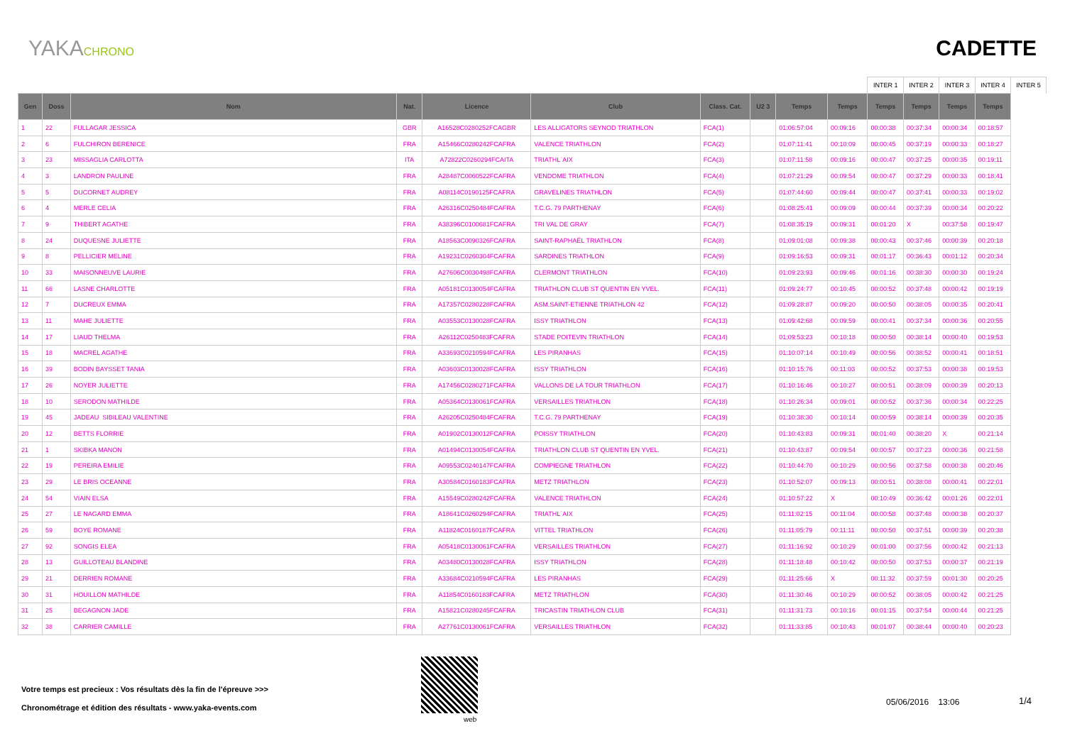YAKACHRONO
CADETTE
| | | | | | | | | | | INTER 1 | INTER 2 | INTER 3 | INTER 4 | INTER 5 |
| Gen | Doss | Nom | Nat. | Licence | Club | Class. Cat. | U2 3 | Temps | Temps | Temps | Temps | Temps | Temps | |
| 1 | 22 | FULLAGAR JESSICA | GBR | A16528C0280252FCAGBR | LES ALLIGATORS SEYNOD TRIATHLON | FCA(1) | | 01:06:57:04 | 00:09:16 | 00:00:38 | 00:37:34 | 00:00:34 | 00:18:57 | |
| 2 | 6 | FULCHIRON BERENICE | FRA | A15466C0280242FCAFRA | VALENCE TRIATHLON | FCA(2) | | 01:07:11:41 | 00:10:09 | 00:00:45 | 00:37:19 | 00:00:33 | 00:18:27 | |
| 3 | 23 | MISSAGLIA CARLOTTA | ITA | A72822C0260294FCAITA | TRIATHL`AIX | FCA(3) | | 01:07:11:58 | 00:09:16 | 00:00:47 | 00:37:25 | 00:00:35 | 00:19:11 | |
| 4 | 3 | LANDRON PAULINE | FRA | A28487C0060522FCAFRA | VENDOME TRIATHLON | FCA(4) | | 01:07:21:29 | 00:09:54 | 00:00:47 | 00:37:29 | 00:00:33 | 00:18:41 | |
| 5 | 5 | DUCORNET AUDREY | FRA | A08114C0190125FCAFRA | GRAVELINES TRIATHLON | FCA(5) | | 01:07:44:60 | 00:09:44 | 00:00:47 | 00:37:41 | 00:00:33 | 00:19:02 | |
| 6 | 4 | MERLE CELIA | FRA | A26316C0250484FCAFRA | T.C.G. 79 PARTHENAY | FCA(6) | | 01:08:25:41 | 00:09:09 | 00:00:44 | 00:37:39 | 00:00:34 | 00:20:22 | |
| 7 | 9 | THIBERT AGATHE | FRA | A38396C0100681FCAFRA | TRI VAL DE GRAY | FCA(7) | | 01:08:35:19 | 00:09:31 | 00:01:20 | X | 00:37:58 | 00:19:47 | |
| 8 | 24 | DUQUESNE JULIETTE | FRA | A18563C0090326FCAFRA | SAINT-RAPHAËL TRIATHLON | FCA(8) | | 01:09:01:08 | 00:09:38 | 00:00:43 | 00:37:46 | 00:00:39 | 00:20:18 | |
| 9 | 8 | PELLICIER MELINE | FRA | A19231C0260304FCAFRA | SARDINES TRIATHLON | FCA(9) | | 01:09:16:53 | 00:09:31 | 00:01:17 | 00:36:43 | 00:01:12 | 00:20:34 | |
| 10 | 33 | MAISONNEUVE LAURIE | FRA | A27606C0030498FCAFRA | CLERMONT TRIATHLON | FCA(10) | | 01:09:23:93 | 00:09:46 | 00:01:16 | 00:38:30 | 00:00:30 | 00:19:24 | |
| 11 | 66 | LASNE CHARLOTTE | FRA | A05181C0130054FCAFRA | TRIATHLON CLUB ST QUENTIN EN YVEL. | FCA(11) | | 01:09:24:77 | 00:10:45 | 00:00:52 | 00:37:48 | 00:00:42 | 00:19:19 | |
| 12 | 7 | DUCREUX EMMA | FRA | A17357C0280228FCAFRA | ASM.SAINT-ETIENNE TRIATHLON 42 | FCA(12) | | 01:09:28:87 | 00:09:20 | 00:00:50 | 00:38:05 | 00:00:35 | 00:20:41 | |
| 13 | 11 | MAHE JULIETTE | FRA | A03553C0130028FCAFRA | ISSY TRIATHLON | FCA(13) | | 01:09:42:68 | 00:09:59 | 00:00:41 | 00:37:34 | 00:00:36 | 00:20:55 | |
| 14 | 17 | LIAUD THELMA | FRA | A26112C0250483FCAFRA | STADE POITEVIN TRIATHLON | FCA(14) | | 01:09:53:23 | 00:10:18 | 00:00:50 | 00:38:14 | 00:00:40 | 00:19:53 | |
| 15 | 18 | MACREL AGATHE | FRA | A33693C0210594FCAFRA | LES PIRANHAS | FCA(15) | | 01:10:07:14 | 00:10:49 | 00:00:56 | 00:38:52 | 00:00:41 | 00:18:51 | |
| 16 | 39 | BODIN BAYSSET TANIA | FRA | A03603C0130028FCAFRA | ISSY TRIATHLON | FCA(16) | | 01:10:15:76 | 00:11:03 | 00:00:52 | 00:37:53 | 00:00:38 | 00:19:53 | |
| 17 | 26 | NOYER JULIETTE | FRA | A17456C0280271FCAFRA | VALLONS DE LA TOUR TRIATHLON | FCA(17) | | 01:10:16:46 | 00:10:27 | 00:00:51 | 00:38:09 | 00:00:39 | 00:20:13 | |
| 18 | 10 | SERODON MATHILDE | FRA | A05364C0130061FCAFRA | VERSAILLES TRIATHLON | FCA(18) | | 01:10:26:34 | 00:09:01 | 00:00:52 | 00:37:36 | 00:00:34 | 00:22:25 | |
| 19 | 45 | JADEAU SIBILEAU VALENTINE | FRA | A26205C0250484FCAFRA | T.C.G. 79 PARTHENAY | FCA(19) | | 01:10:38:30 | 00:10:14 | 00:00:59 | 00:38:14 | 00:00:39 | 00:20:35 | |
| 20 | 12 | BETTS FLORRIE | FRA | A01902C0130012FCAFRA | POISSY TRIATHLON | FCA(20) | | 01:10:43:83 | 00:09:31 | 00:01:40 | 00:38:20 | X | 00:21:14 | |
| 21 | 1 | SKIBKA MANON | FRA | A01494C0130054FCAFRA | TRIATHLON CLUB ST QUENTIN EN YVEL. | FCA(21) | | 01:10:43:87 | 00:09:54 | 00:00:57 | 00:37:23 | 00:00:36 | 00:21:58 | |
| 22 | 19 | PEREIRA EMILIE | FRA | A09553C0240147FCAFRA | COMPIEGNE TRIATHLON | FCA(22) | | 01:10:44:70 | 00:10:29 | 00:00:56 | 00:37:58 | 00:00:38 | 00:20:46 | |
| 23 | 29 | LE BRIS OCEANNE | FRA | A30584C0160183FCAFRA | METZ TRIATHLON | FCA(23) | | 01:10:52:07 | 00:09:13 | 00:00:51 | 00:38:08 | 00:00:41 | 00:22:01 | |
| 24 | 54 | VIAIN ELSA | FRA | A15549C0280242FCAFRA | VALENCE TRIATHLON | FCA(24) | | 01:10:57:22 | X | 00:10:49 | 00:36:42 | 00:01:26 | 00:22:01 | |
| 25 | 27 | LE NAGARD EMMA | FRA | A18641C0260294FCAFRA | TRIATHL`AIX | FCA(25) | | 01:11:02:15 | 00:11:04 | 00:00:58 | 00:37:48 | 00:00:38 | 00:20:37 | |
| 26 | 59 | BOYE ROMANE | FRA | A11824C0160187FCAFRA | VITTEL TRIATHLON | FCA(26) | | 01:11:05:79 | 00:11:11 | 00:00:50 | 00:37:51 | 00:00:39 | 00:20:38 | |
| 27 | 92 | SONGIS ELEA | FRA | A05418C0130061FCAFRA | VERSAILLES TRIATHLON | FCA(27) | | 01:11:16:92 | 00:10:29 | 00:01:00 | 00:37:56 | 00:00:42 | 00:21:13 | |
| 28 | 13 | GUILLOTEAU BLANDINE | FRA | A03480C0130028FCAFRA | ISSY TRIATHLON | FCA(28) | | 01:11:18:48 | 00:10:42 | 00:00:50 | 00:37:53 | 00:00:37 | 00:21:19 | |
| 29 | 21 | DERRIEN ROMANE | FRA | A33684C0210594FCAFRA | LES PIRANHAS | FCA(29) | | 01:11:25:66 | X | 00:11:32 | 00:37:59 | 00:01:30 | 00:20:25 | |
| 30 | 31 | HOUILLON MATHILDE | FRA | A11854C0160183FCAFRA | METZ TRIATHLON | FCA(30) | | 01:11:30:46 | 00:10:29 | 00:00:52 | 00:38:05 | 00:00:42 | 00:21:25 | |
| 31 | 25 | BEGAGNON JADE | FRA | A15821C0280245FCAFRA | TRICASTIN TRIATHLON CLUB | FCA(31) | | 01:11:31:73 | 00:10:16 | 00:01:15 | 00:37:54 | 00:00:44 | 00:21:25 | |
| 32 | 38 | CARRIER CAMILLE | FRA | A27761C0130061FCAFRA | VERSAILLES TRIATHLON | FCA(32) | | 01:11:33:85 | 00:10:43 | 00:01:07 | 00:38:44 | 00:00:40 | 00:20:23 | |
Votre temps est precieux : Vos résultats dès la fin de l'épreuve >>>
Chronométrage et édition des résultats - www.yaka-events.com
web
05/06/2016 13:06 1/4